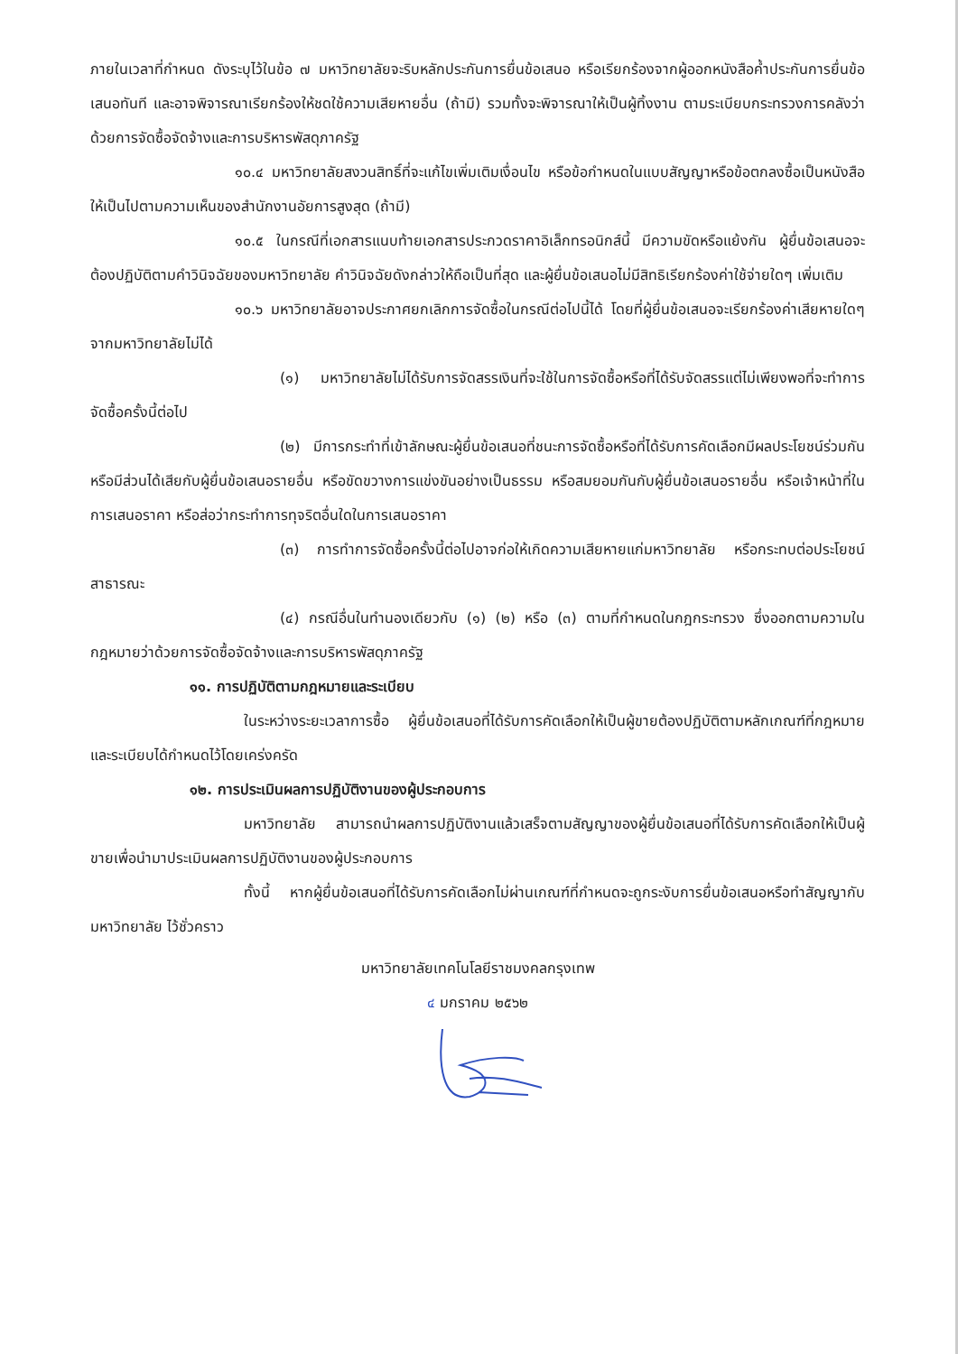ภายในเวลาที่กำหนด ดังระบุไว้ในข้อ ๗ มหาวิทยาลัยจะริบหลักประกันการยื่นข้อเสนอ หรือเรียกร้องจากผู้ออกหนังสือค้ำประกันการยื่นข้อเสนอทันที และอาจพิจารณาเรียกร้องให้ชดใช้ความเสียหายอื่น (ถ้ามี) รวมทั้งจะพิจารณาให้เป็นผู้ทิ้งงาน ตามระเบียบกระทรวงการคลังว่าด้วยการจัดซื้อจัดจ้างและการบริหารพัสดุภาครัฐ
๑๐.๔ มหาวิทยาลัยสงวนสิทธิ์ที่จะแก้ไขเพิ่มเติมเงื่อนไข หรือข้อกำหนดในแบบสัญญาหรือข้อตกลงซื้อเป็นหนังสือ ให้เป็นไปตามความเห็นของสำนักงานอัยการสูงสุด (ถ้ามี)
๑๐.๕ ในกรณีที่เอกสารแนบท้ายเอกสารประกวดราคาอิเล็กทรอนิกส์นี้ มีความขัดหรือแย้งกัน ผู้ยื่นข้อเสนอจะต้องปฏิบัติตามคำวินิจฉัยของมหาวิทยาลัย คำวินิจฉัยดังกล่าวให้ถือเป็นที่สุด และผู้ยื่นข้อเสนอไม่มีสิทธิเรียกร้องค่าใช้จ่ายใดๆ เพิ่มเติม
๑๐.๖ มหาวิทยาลัยอาจประกาศยกเลิกการจัดซื้อในกรณีต่อไปนี้ได้ โดยที่ผู้ยื่นข้อเสนอจะเรียกร้องค่าเสียหายใดๆ จากมหาวิทยาลัยไม่ได้
(๑) มหาวิทยาลัยไม่ได้รับการจัดสรรเงินที่จะใช้ในการจัดซื้อหรือที่ได้รับจัดสรรแต่ไม่เพียงพอที่จะทำการจัดซื้อครั้งนี้ต่อไป
(๒) มีการกระทำที่เข้าลักษณะผู้ยื่นข้อเสนอที่ชนะการจัดซื้อหรือที่ได้รับการคัดเลือกมีผลประโยชน์ร่วมกัน หรือมีส่วนได้เสียกับผู้ยื่นข้อเสนอรายอื่น หรือขัดขวางการแข่งขันอย่างเป็นธรรม หรือสมยอมกันกับผู้ยื่นข้อเสนอรายอื่น หรือเจ้าหน้าที่ในการเสนอราคา หรือส่อว่ากระทำการทุจริตอื่นใดในการเสนอราคา
(๓) การทำการจัดซื้อครั้งนี้ต่อไปอาจก่อให้เกิดความเสียหายแก่มหาวิทยาลัย หรือกระทบต่อประโยชน์สาธารณะ
(๔) กรณีอื่นในทำนองเดียวกับ (๑) (๒) หรือ (๓) ตามที่กำหนดในกฎกระทรวง ซึ่งออกตามความในกฎหมายว่าด้วยการจัดซื้อจัดจ้างและการบริหารพัสดุภาครัฐ
๑๑. การปฏิบัติตามกฎหมายและระเบียบ
ในระหว่างระยะเวลาการซื้อ ผู้ยื่นข้อเสนอที่ได้รับการคัดเลือกให้เป็นผู้ขายต้องปฏิบัติตามหลักเกณฑ์ที่กฎหมายและระเบียบได้กำหนดไว้โดยเคร่งครัด
๑๒. การประเมินผลการปฏิบัติงานของผู้ประกอบการ
มหาวิทยาลัย สามารถนำผลการปฏิบัติงานแล้วเสร็จตามสัญญาของผู้ยื่นข้อเสนอที่ได้รับการคัดเลือกให้เป็นผู้ขายเพื่อนำมาประเมินผลการปฏิบัติงานของผู้ประกอบการ
ทั้งนี้ หากผู้ยื่นข้อเสนอที่ได้รับการคัดเลือกไม่ผ่านเกณฑ์ที่กำหนดจะถูกระงับการยื่นข้อเสนอหรือทำสัญญากับมหาวิทยาลัย ไว้ชั่วคราว
มหาวิทยาลัยเทคโนโลยีราชมงคลกรุงเทพ
๔ มกราคม ๒๕๖๒